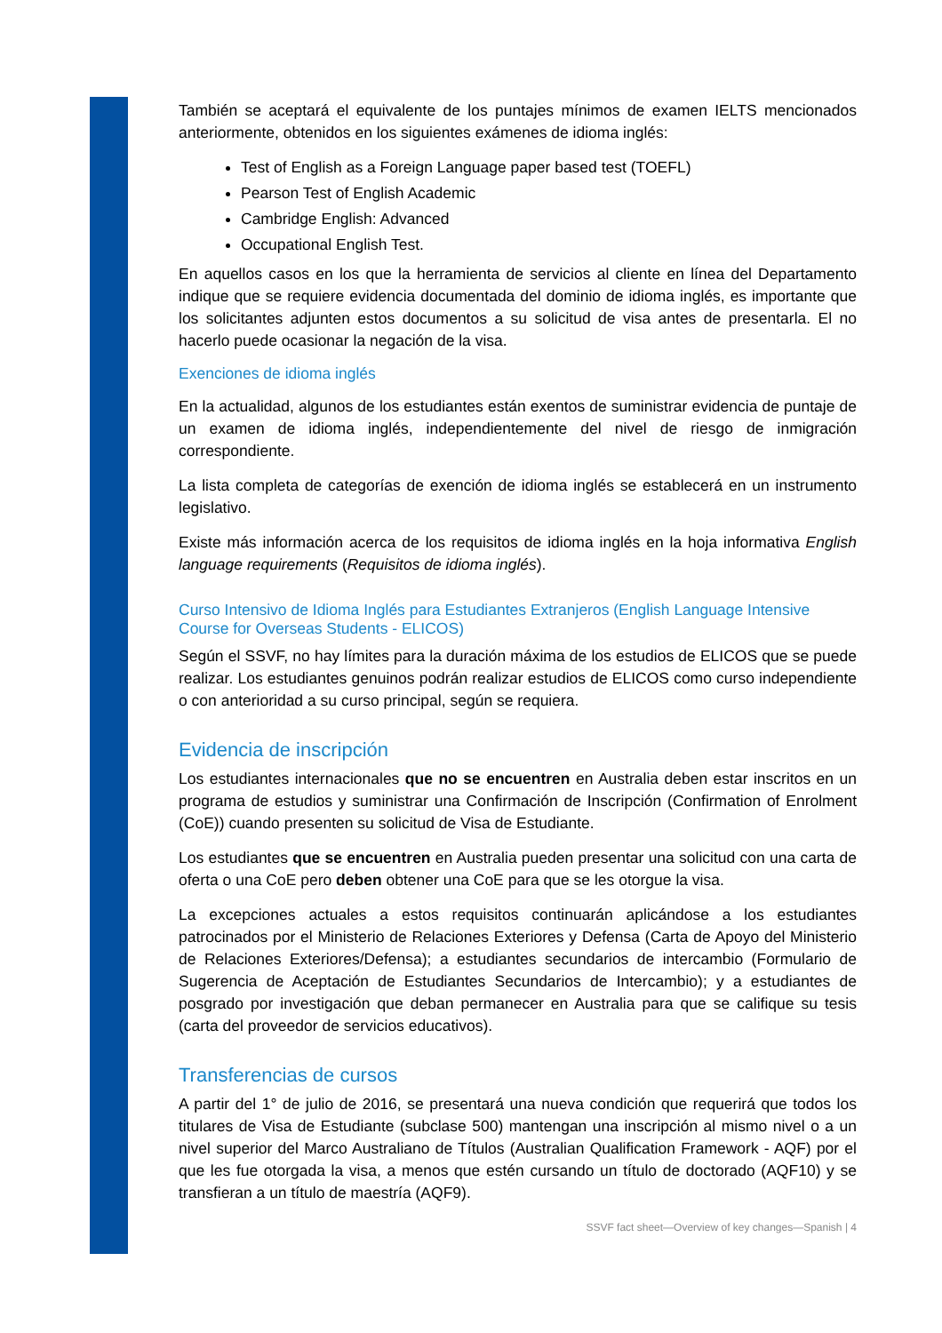También se aceptará el equivalente de los puntajes mínimos de examen IELTS mencionados anteriormente, obtenidos en los siguientes exámenes de idioma inglés:
Test of English as a Foreign Language paper based test (TOEFL)
Pearson Test of English Academic
Cambridge English: Advanced
Occupational English Test.
En aquellos casos en los que la herramienta de servicios al cliente en línea del Departamento indique que se requiere evidencia documentada del dominio de idioma inglés, es importante que los solicitantes adjunten estos documentos a su solicitud de visa antes de presentarla. El no hacerlo puede ocasionar la negación de la visa.
Exenciones de idioma inglés
En la actualidad, algunos de los estudiantes están exentos de suministrar evidencia de puntaje de un examen de idioma inglés, independientemente del nivel de riesgo de inmigración correspondiente.
La lista completa de categorías de exención de idioma inglés se establecerá en un instrumento legislativo.
Existe más información acerca de los requisitos de idioma inglés en la hoja informativa English language requirements (Requisitos de idioma inglés).
Curso Intensivo de Idioma Inglés para Estudiantes Extranjeros (English Language Intensive Course for Overseas Students - ELICOS)
Según el SSVF, no hay límites para la duración máxima de los estudios de ELICOS que se puede realizar. Los estudiantes genuinos podrán realizar estudios de ELICOS como curso independiente o con anterioridad a su curso principal, según se requiera.
Evidencia de inscripción
Los estudiantes internacionales que no se encuentren en Australia deben estar inscritos en un programa de estudios y suministrar una Confirmación de Inscripción (Confirmation of Enrolment (CoE)) cuando presenten su solicitud de Visa de Estudiante.
Los estudiantes que se encuentren en Australia pueden presentar una solicitud con una carta de oferta o una CoE pero deben obtener una CoE para que se les otorgue la visa.
La excepciones actuales a estos requisitos continuarán aplicándose a los estudiantes patrocinados por el Ministerio de Relaciones Exteriores y Defensa (Carta de Apoyo del Ministerio de Relaciones Exteriores/Defensa); a estudiantes secundarios de intercambio (Formulario de Sugerencia de Aceptación de Estudiantes Secundarios de Intercambio); y a estudiantes de posgrado por investigación que deban permanecer en Australia para que se califique su tesis (carta del proveedor de servicios educativos).
Transferencias de cursos
A partir del 1° de julio de 2016, se presentará una nueva condición que requerirá que todos los titulares de Visa de Estudiante (subclase 500) mantengan una inscripción al mismo nivel o a un nivel superior del Marco Australiano de Títulos (Australian Qualification Framework - AQF) por el que les fue otorgada la visa, a menos que estén cursando un título de doctorado (AQF10) y se transfieran a un título de maestría (AQF9).
SSVF fact sheet—Overview of key changes—Spanish | 4